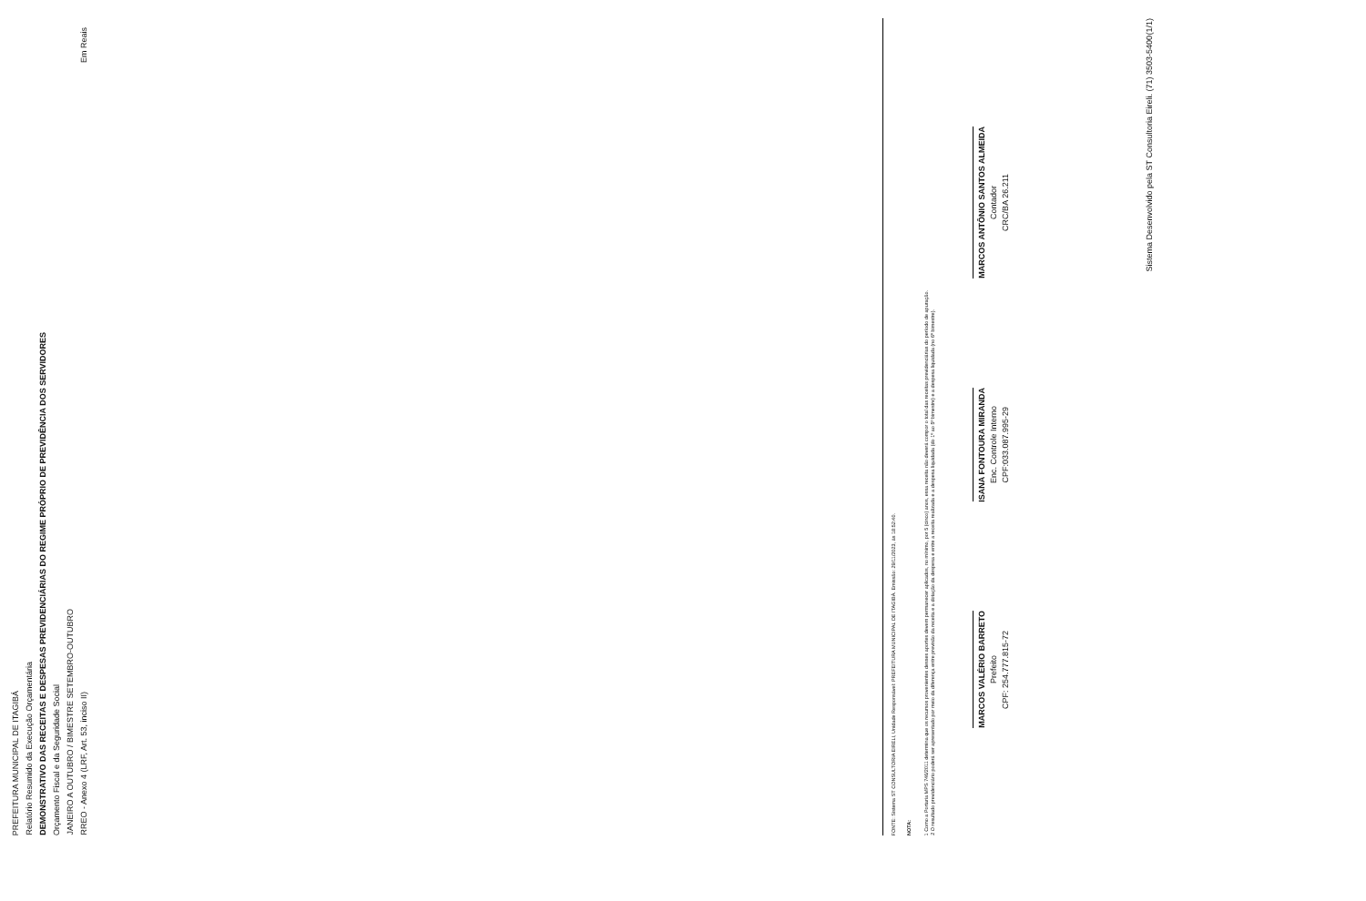PREFEITURA MUNICIPAL DE ITAGIBÁ
Relatório Resumido da Execução Orçamentária
DEMONSTRATIVO DAS RECEITAS E DESPESAS PREVIDENCIÁRIAS DO REGIME PRÓPRIO DE PREVIDÊNCIA DOS SERVIDORES
Orçamento Fiscal e da Seguridade Social
JANEIRO A OUTUBRO / BIMESTRE SETEMBRO-OUTUBRO
RREO - Anexo 4 (LRF, Art. 53, inciso II) Em Reais
FONTE: Sistema ST CONSULTORIA EIRELI, Unidade Responsável: PREFEITURA MUNICIPAL DE ITAGIBÁ. Emissão: 29/11/2023, às 18:52:40.
NOTA:
1 Como a Portaria MPS 746/2011 determina que os recursos provenientes desses aportes devem permanecer aplicados, no mínimo, por 5 (cinco) anos, essa receita não deverá compor o total das receitas previdenciárias do período de apuração.
2 O resultado previdenciário poderá ser apresentado por meio da diferença entre previsão da receita e a dotação da despesa e entre a receita realizada e a despesa liquidada (do 1º ao 5º bimestre) e a despesa liquidada (no 6º bimestre).
MARCOS VALÉRIO BARRETO
Prefeito
CPF: 254.777.815-72
ISANA FONTOURA MIRANDA
Enc. Controle Interno
CPF:033.087.995-29
MARCOS ANTÔNIO SANTOS ALMEIDA
Contador
CRC/BA 26.211
Sistema Desenvolvido pela ST Consultoria Eireli. (71) 3503-5400 (1/1)